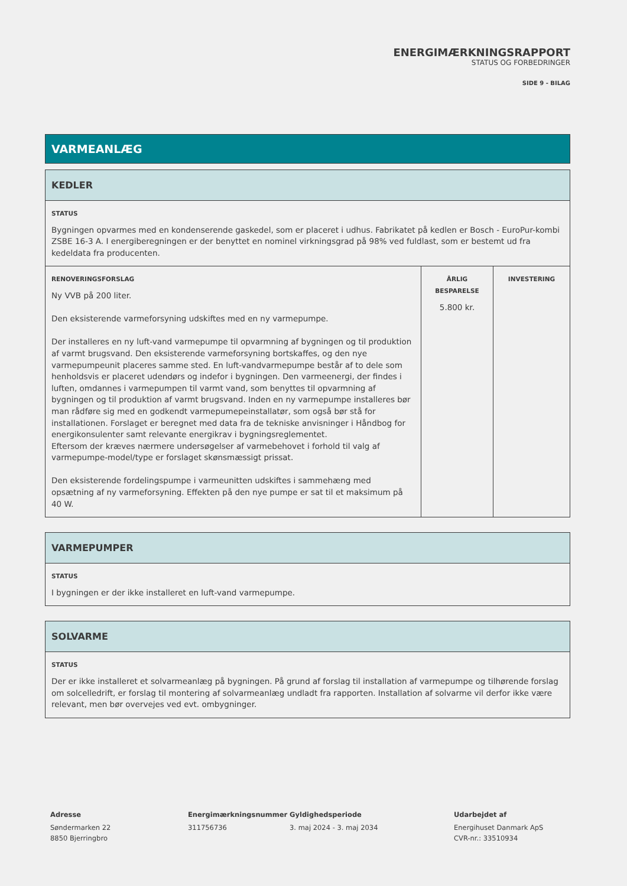ENERGIMÆRKNINGSRAPPORT
STATUS OG FORBEDRINGER
SIDE 9 - BILAG
VARMEANLÆG
| KEDLER | | |
| --- | --- | --- |
| STATUS Bygningen opvarmes med en kondenserende gaskedel, som er placeret i udhus. Fabrikatet på kedlen er Bosch - EuroPur-kombi ZSBE 16-3 A. I energiberegningen er der benyttet en nominel virkningsgrad på 98% ved fuldlast, som er bestemt ud fra kedeldata fra producenten. | | |
| RENOVERINGSFORSLAG Ny VVB på 200 liter. Den eksisterende varmeforsyning udskiftes med en ny varmepumpe. Der installeres en ny luft-vand varmepumpe til opvarmning af bygningen og til produktion af varmt brugsvand. Den eksisterende varmeforsyning bortskaffes, og den nye varmepumpeunit placeres samme sted. En luft-vandvarmepumpe består af to dele som henholdsvis er placeret udendørs og indefor i bygningen. Den varmeenergi, der findes i luften, omdannes i varmepumpen til varmt vand, som benyttes til opvarmning af bygningen og til produktion af varmt brugsvand. Inden en ny varmepumpe installeres bør man rådføre sig med en godkendt varmepumepeinstallatør, som også bør stå for installationen. Forslaget er beregnet med data fra de tekniske anvisninger i Håndbog for energikonsulenter samt relevante energikrav i bygningsreglementet. Eftersom der kræves nærmere undersøgelser af varmebehovet i forhold til valg af varmepumpe-model/type er forslaget skønsmæssigt prissat. Den eksisterende fordelingspumpe i varmeunitten udskiftes i sammehæng med opsætning af ny varmeforsyning. Effekten på den nye pumpe er sat til et maksimum på 40 W. | ÅRLIG BESPARELSE 5.800 kr. | INVESTERING |
| VARMEPUMPER |
| --- |
| STATUS I bygningen er der ikke installeret en luft-vand varmepumpe. |
| SOLVARME |
| --- |
| STATUS Der er ikke installeret et solvarmeanlæg på bygningen. På grund af forslag til installation af varmepumpe og tilhørende forslag om solcelledrift, er forslag til montering af solvarmeanlæg undladt fra rapporten. Installation af solvarme vil derfor ikke være relevant, men bør overvejes ved evt. ombygninger. |
Adresse
Søndermarken 22
8850 Bjerringbro
Energimærkningsnummer
311756736
Gyldighedsperiode
3. maj 2024 - 3. maj 2034
Udarbejdet af
Energihuset Danmark ApS
CVR-nr.: 33510934